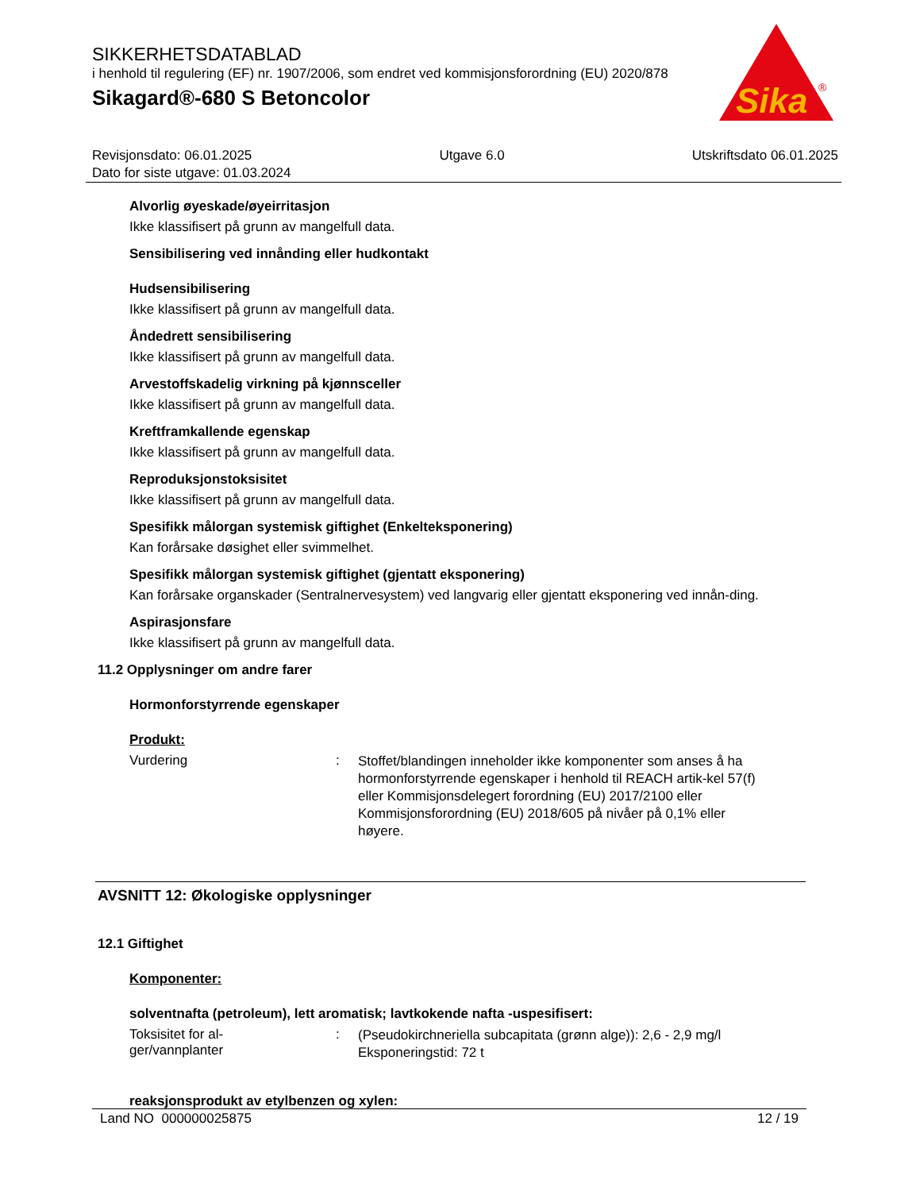SIKKERHETSDATABLAD
i henhold til regulering (EF) nr. 1907/2006, som endret ved kommisjonsforordning (EU) 2020/878
Sikagard®-680 S Betoncolor
Sika
®
Revisjonsdato: 06.01.2025 Utgave 6.0 Utskriftsdato 06.01.2025
Dato for siste utgave: 01.03.2024
Alvorlig øyeskade/øyeirritasjon
Ikke klassifisert på grunn av mangelfull data.
Sensibilisering ved innånding eller hudkontakt
Hudsensibilisering
Ikke klassifisert på grunn av mangelfull data.
Åndedrett sensibilisering
Ikke klassifisert på grunn av mangelfull data.
Arvestoffskadelig virkning på kjønnsceller
Ikke klassifisert på grunn av mangelfull data.
Kreftframkallende egenskap
Ikke klassifisert på grunn av mangelfull data.
Reproduksjonstoksisitet
Ikke klassifisert på grunn av mangelfull data.
Spesifikk målorgan systemisk giftighet (Enkelteksponering)
Kan forårsake døsighet eller svimmelhet.
Spesifikk målorgan systemisk giftighet (gjentatt eksponering)
Kan forårsake organskader (Sentralnervesystem) ved langvarig eller gjentatt eksponering ved innån-ding.
Aspirasjonsfare
Ikke klassifisert på grunn av mangelfull data.
11.2 Opplysninger om andre farer
Hormonforstyrrende egenskaper
Produkt:
Vurdering: Stoffet/blandingen inneholder ikke komponenter som anses å ha hormonforstyrrende egenskaper i henhold til REACH artik-kel 57(f) eller Kommisjonsdelegert forordning (EU) 2017/2100 eller Kommisjonsforordning (EU) 2018/605 på nivåer på 0,1% eller høyere.
AVSNITT 12: Økologiske opplysninger
12.1 Giftighet
Komponenter:
solventnafta (petroleum), lett aromatisk; lavtkokende nafta -uspesifisert:
Toksisitet for al-
ger/vannplanter: (Pseudokirchneriella subcapitata (grønn alge)): 2,6 - 2,9 mg/l
Eksponeringstid: 72 t
reaksjonsprodukt av etylbenzen og xylen:
Land NO 000000025875 12 / 19